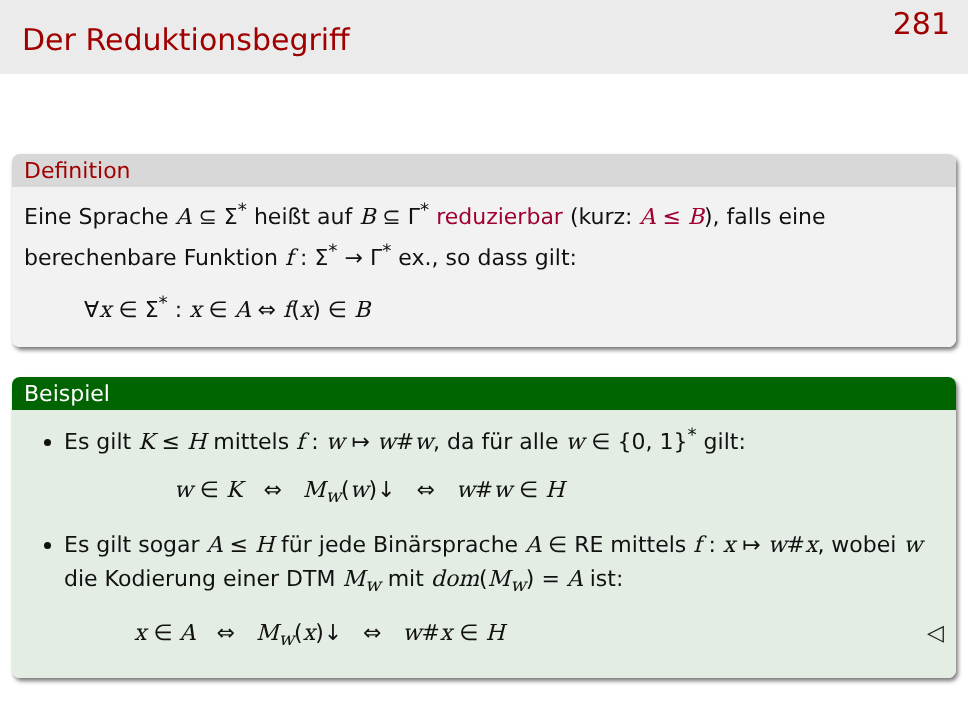Der Reduktionsbegriff
281
Definition
Eine Sprache A ⊆ Σ<sup>*</sup> heißt auf B ⊆ Γ<sup>*</sup> reduzierbar (kurz: A ≤ B), falls eine berechenbare Funktion f : Σ<sup>*</sup> → Γ<sup>*</sup> ex., so dass gilt:
∀x ∈ Σ<sup>*</sup> : x ∈ A ⇔ f(x) ∈ B
Beispiel
Es gilt K ≤ H mittels f : w ↦ w#w, da für alle w ∈ {0, 1}<sup>*</sup> gilt:
w ∈ K ⇔ M<sub>w</sub>(w)↓ ⇔ w#w ∈ H
Es gilt sogar A ≤ H für jede Binärsprache A ∈ RE mittels f : x ↦ w#x, wobei w die Kodierung einer DTM M<sub>w</sub> mit dom(M<sub>w</sub>) = A ist:
x ∈ A ⇔ M<sub>w</sub>(x)↓ ⇔ w#x ∈ H ◁